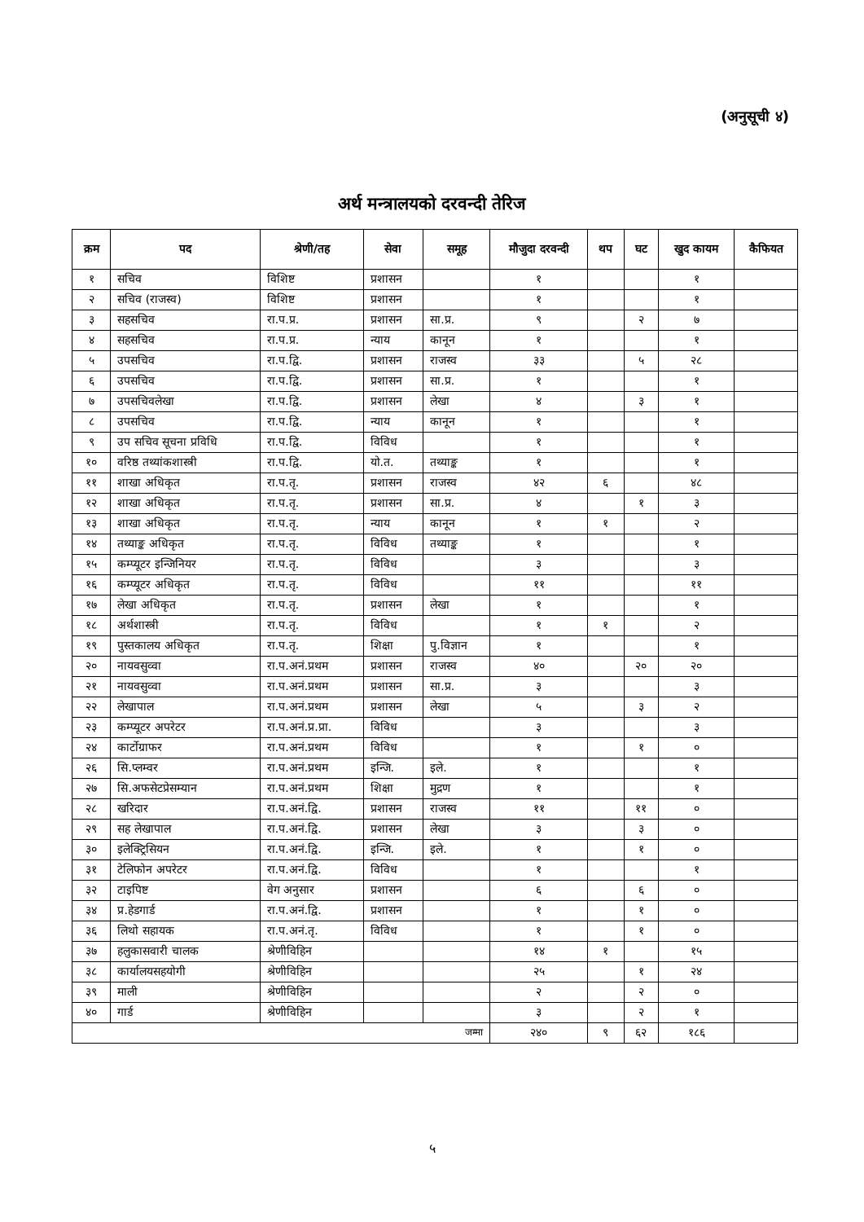(अनुसूची ४)
अर्थ मन्त्रालयको दरवन्दी तेरिज
| क्रम | पद | श्रेणी/तह | सेवा | समूह | मौजुदा दरवन्दी | थप | घट | खुद कायम | कैफियत |
| --- | --- | --- | --- | --- | --- | --- | --- | --- | --- |
| १ | सचिव | विशिष्ट | प्रशासन | | १ | | | १ | |
| २ | सचिव (राजस्व) | विशिष्ट | प्रशासन | | १ | | | १ | |
| ३ | सहसचिव | रा.प.प्र. | प्रशासन | सा.प्र. | ९ | | २ | ७ | |
| ४ | सहसचिव | रा.प.प्र. | न्याय | कानून | १ | | | १ | |
| ५ | उपसचिव | रा.प.द्वि. | प्रशासन | राजस्व | ३३ | | ५ | २८ | |
| ६ | उपसचिव | रा.प.द्वि. | प्रशासन | सा.प्र. | १ | | | १ | |
| ७ | उपसचिवलेखा | रा.प.द्वि. | प्रशासन | लेखा | ४ | | ३ | १ | |
| ८ | उपसचिव | रा.प.द्वि. | न्याय | कानून | १ | | | १ | |
| ९ | उप सचिव सूचना प्रविधि | रा.प.द्वि. | विविध | | १ | | | १ | |
| १० | वरिष्ठ तथ्यांकशास्त्री | रा.प.द्वि. | यो.त. | तथ्याङ्क | १ | | | १ | |
| ११ | शाखा अधिकृत | रा.प.तृ. | प्रशासन | राजस्व | ४२ | ६ | | ४८ | |
| १२ | शाखा अधिकृत | रा.प.तृ. | प्रशासन | सा.प्र. | ४ | | १ | ३ | |
| १३ | शाखा अधिकृत | रा.प.तृ. | न्याय | कानून | १ | १ | | २ | |
| १४ | तथ्याङ्क अधिकृत | रा.प.तृ. | विविध | तथ्याङ्क | १ | | | १ | |
| १५ | कम्प्यूटर इन्जिनियर | रा.प.तृ. | विविध | | ३ | | | ३ | |
| १६ | कम्प्यूटर अधिकृत | रा.प.तृ. | विविध | | ११ | | | ११ | |
| १७ | लेखा अधिकृत | रा.प.तृ. | प्रशासन | लेखा | १ | | | १ | |
| १८ | अर्थशास्त्री | रा.प.तृ. | विविध | | १ | १ | | २ | |
| १९ | पुस्तकालय अधिकृत | रा.प.तृ. | शिक्षा | पु.विज्ञान | १ | | | १ | |
| २० | नायवसुव्वा | रा.प.अनं.प्रथम | प्रशासन | राजस्व | ४० | | २० | २० | |
| २१ | नायवसुव्वा | रा.प.अनं.प्रथम | प्रशासन | सा.प्र. | ३ | | | ३ | |
| २२ | लेखापाल | रा.प.अनं.प्रथम | प्रशासन | लेखा | ५ | | ३ | २ | |
| २३ | कम्प्यूटर अपरेटर | रा.प.अनं.प्र.प्रा. | विविध | | ३ | | | ३ | |
| २४ | कार्टोग्राफर | रा.प.अनं.प्रथम | विविध | | १ | | १ | ० | |
| २६ | सि.प्लम्वर | रा.प.अनं.प्रथम | इन्जि. | इले. | १ | | | १ | |
| २७ | सि.अफसेटप्रेसम्यान | रा.प.अनं.प्रथम | शिक्षा | मुद्रण | १ | | | १ | |
| २८ | खरिदार | रा.प.अनं.द्वि. | प्रशासन | राजस्व | ११ | | ११ | ० | |
| २९ | सह लेखापाल | रा.प.अनं.द्वि. | प्रशासन | लेखा | ३ | | ३ | ० | |
| ३० | इलेक्ट्रिसियन | रा.प.अनं.द्वि. | इन्जि. | इले. | १ | | १ | ० | |
| ३१ | टेलिफोन अपरेटर | रा.प.अनं.द्वि. | विविध | | १ | | | १ | |
| ३२ | टाइपिष्ट | वेग अनुसार | प्रशासन | | ६ | | ६ | ० | |
| ३४ | प्र.हेडगार्ड | रा.प.अनं.द्वि. | प्रशासन | | १ | | १ | ० | |
| ३६ | लिथो सहायक | रा.प.अनं.तृ. | विविध | | १ | | १ | ० | |
| ३७ | हलुकासवारी चालक | श्रेणीविहिन | | | १४ | १ | | १५ | |
| ३८ | कार्यालयसहयोगी | श्रेणीविहिन | | | २५ | | १ | २४ | |
| ३९ | माली | श्रेणीविहिन | | | २ | | २ | ० | |
| ४० | गार्ड | श्रेणीविहिन | | | ३ | | २ | १ | |
| जम्मा | | | | | २४० | ९ | ६२ | १८६ | |
५